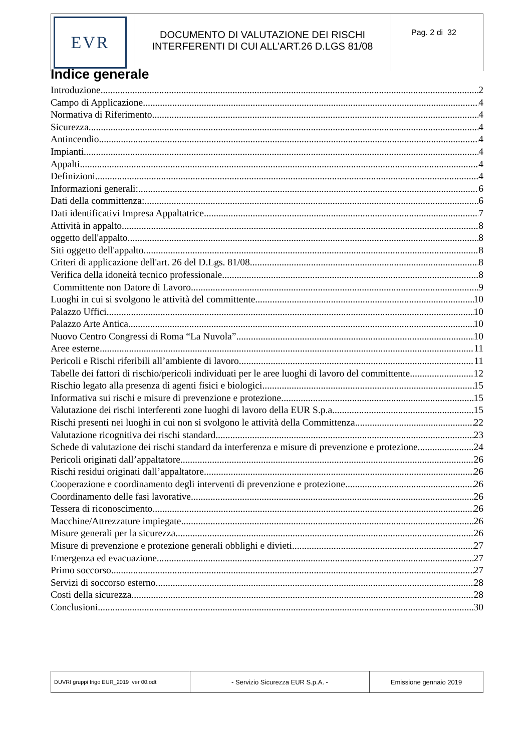| EVR | DOCUMENTO DI VALUTAZIONE DEI RISCHI INTERFERENTI DI CUI ALL’ART.26 D.LGS 81/08 | Pag. 2 di 32 |
Indice generale
Introduzione 2
Campo di Applicazione 4
Normativa di Riferimento 4
Sicurezza 4
Antincendio 4
Impianti 4
Appalti 4
Definizioni 4
Informazioni generali: 6
Dati della committenza: 6
Dati identificativi Impresa Appaltatrice 7
Attività in appalto 8
oggetto dell'appalto 8
Siti oggetto dell'appalto 8
Criteri di applicazione dell'art. 26 del D.Lgs. 81/08 8
Verifica della idoneità tecnico professionale 8
Committente non Datore di Lavoro 9
Luoghi in cui si svolgono le attività del committente 10
Palazzo Uffici 10
Palazzo Arte Antica 10
Nuovo Centro Congressi di Roma “La Nuvola” 10
Aree esterne 11
Pericoli e Rischi riferibili all’ambiente di lavoro 11
Tabelle dei fattori di rischio/pericoli individuati per le aree luoghi di lavoro del committente 12
Rischio legato alla presenza di agenti fisici e biologici 15
Informativa sui rischi e misure di prevenzione e protezione 15
Valutazione dei rischi interferenti zone luoghi di lavoro della EUR S.p.a 15
Rischi presenti nei luoghi in cui non si svolgono le attività della Committenza 22
Valutazione ricognitiva dei rischi standard 23
Schede di valutazione dei rischi standard da interferenza e misure di prevenzione e protezione 24
Pericoli originati dall’appaltatore 26
Rischi residui originati dall’appaltatore 26
Cooperazione e coordinamento degli interventi di prevenzione e protezione 26
Coordinamento delle fasi lavorative 26
Tessera di riconoscimento 26
Macchine/Attrezzature impiegate 26
Misure generali per la sicurezza 26
Misure di prevenzione e protezione generali obblighi e divieti 27
Emergenza ed evacuazione 27
Primo soccorso 27
Servizi di soccorso esterno 28
Costi della sicurezza 28
Conclusioni 30
| DUVRI gruppi frigo EUR_2019 ver 00.odt | - Servizio Sicurezza EUR S.p.A. - | Emissione gennaio 2019 |